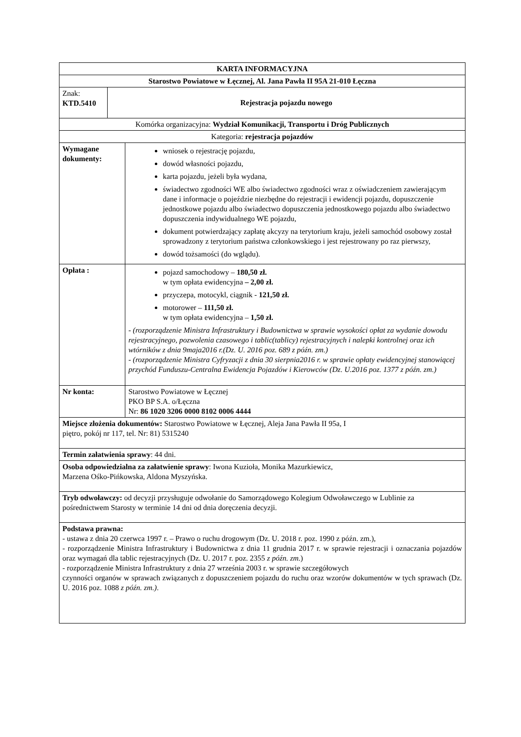| KARTA INFORMACYJNA | | |
| Starostwo Powiatowe w Łęcznej, Al. Jana Pawła II 95A 21-010 Łęczna | | |
| Znak: KTD.5410 | Rejestracja pojazdu nowego | |
| Komórka organizacyjna: Wydział Komunikacji, Transportu i Dróg Publicznych | | |
| Kategoria: rejestracja pojazdów | | |
| Wymagane dokumenty: | | wniosek o rejestrację pojazdu, dowód własności pojazdu, karta pojazdu, jeżeli była wydana, świadectwo zgodności WE albo świadectwo zgodności wraz z oświadczeniem zawierającym dane i informacje o pojeździe niezbędne do rejestracji i ewidencji pojazdu, dopuszczenie jednostkowe pojazdu albo świadectwo dopuszczenia jednostkowego pojazdu albo świadectwo dopuszczenia indywidualnego WE pojazdu, dokument potwierdzający zapłatę akcyzy na terytorium kraju, jeżeli samochód osobowy został sprowadzony z terytorium państwa członkowskiego i jest rejestrowany po raz pierwszy, dowód tożsamości (do wglądu). |
| Opłata : | | pojazd samochodowy – 180,50 zł. w tym opłata ewidencyjna – 2,00 zł. przyczepa, motocykl, ciągnik - 121,50 zł. motorower – 111,50 zł. w tym opłata ewidencyjna – 1,50 zł. - (rozporządzenie Ministra Infrastruktury i Budownictwa w sprawie wysokości opłat za wydanie dowodu rejestracyjnego, pozwolenia czasowego i tablic(tablicy) rejestracyjnych i nalepki kontrolnej oraz ich wtórników z dnia 9maja2016 r.(Dz. U. 2016 poz. 689 z późn. zm.) - (rozporządzenie Ministra Cyfryzacji z dnia 30 sierpnia2016 r. w sprawie opłaty ewidencyjnej stanowiącej przychód Funduszu-Centralna Ewidencja Pojazdów i Kierowców (Dz. U.2016 poz. 1377 z późn. zm.) |
| Nr konta: | | Starostwo Powiatowe w Łęcznej PKO BP S.A. o/Łęczna Nr: 86 1020 3206 0000 8102 0006 4444 |
| Miejsce złożenia dokumentów: Starostwo Powiatowe w Łęcznej, Aleja Jana Pawła II 95a, I piętro, pokój nr 117, tel. Nr: 81) 5315240 | | |
| Termin załatwienia sprawy : 44 dni. | | |
| Osoba odpowiedzialna za załatwienie sprawy : Iwona Kuzioła, Monika Mazurkiewicz, Marzena Ośko-Pińkowska, Aldona Myszyńska. | | |
| Tryb odwoławczy: od decyzji przysługuje odwołanie do Samorządowego Kolegium Odwoławczego w Lublinie za pośrednictwem Starosty w terminie 14 dni od dnia doręczenia decyzji. | | |
| Podstawa prawna: - ustawa z dnia 20 czerwca 1997 r. – Prawo o ruchu drogowym (Dz. U. 2018 r. poz. 1990 z późn. zm.), - rozporządzenie Ministra Infrastruktury i Budownictwa z dnia 11 grudnia 2017 r. w sprawie rejestracji i oznaczania pojazdów oraz wymagań dla tablic rejestracyjnych (Dz. U. 2017 r. poz. 2355 z późn. zm. ) - rozporządzenie Ministra Infrastruktury z dnia 27 września 2003 r. w sprawie szczegółowych czynności organów w sprawach związanych z dopuszczeniem pojazdu do ruchu oraz wzorów dokumentów w tych sprawach (Dz. U. 2016 poz. 1088 z późn. zm.) . | | |